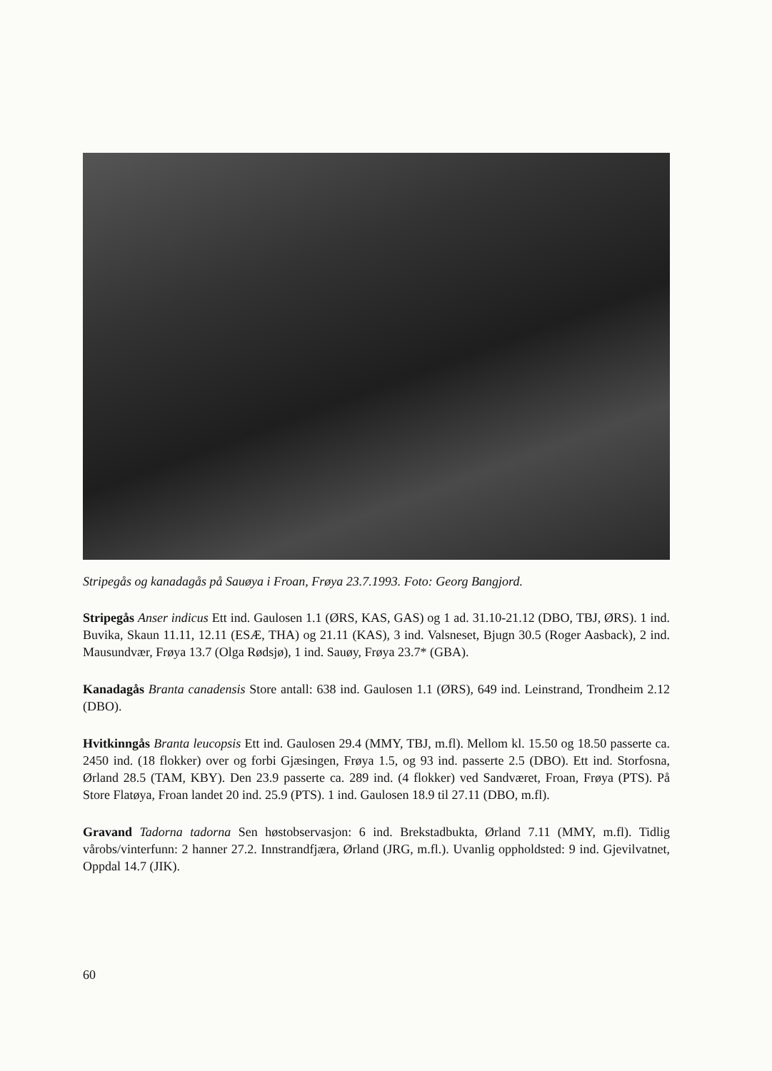Stripegås og kanadagås på Sauøya i Froan, Frøya 23.7.1993. Foto: Georg Bangjord.
Stripegås Anser indicus Ett ind. Gaulosen 1.1 (ØRS, KAS, GAS) og 1 ad. 31.10-21.12 (DBO, TBJ, ØRS). 1 ind. Buvika, Skaun 11.11, 12.11 (ESÆ, THA) og 21.11 (KAS), 3 ind. Valsneset, Bjugn 30.5 (Roger Aasback), 2 ind. Mausundvær, Frøya 13.7 (Olga Rødsjø), 1 ind. Sauøy, Frøya 23.7* (GBA).
Kanadagås Branta canadensis Store antall: 638 ind. Gaulosen 1.1 (ØRS), 649 ind. Leinstrand, Trondheim 2.12 (DBO).
Hvitkinngås Branta leucopsis Ett ind. Gaulosen 29.4 (MMY, TBJ, m.fl). Mellom kl. 15.50 og 18.50 passerte ca. 2450 ind. (18 flokker) over og forbi Gjæsingen, Frøya 1.5, og 93 ind. passerte 2.5 (DBO). Ett ind. Storfosna, Ørland 28.5 (TAM, KBY). Den 23.9 passerte ca. 289 ind. (4 flokker) ved Sandværet, Froan, Frøya (PTS). På Store Flatøya, Froan landet 20 ind. 25.9 (PTS). 1 ind. Gaulosen 18.9 til 27.11 (DBO, m.fl).
Gravand Tadorna tadorna Sen høstobservasjon: 6 ind. Brekstadbukta, Ørland 7.11 (MMY, m.fl). Tidlig vårobs/vinterfunn: 2 hanner 27.2. Innstrandfjæra, Ørland (JRG, m.fl.). Uvanlig oppholdsted: 9 ind. Gjevilvatnet, Oppdal 14.7 (JIK).
60